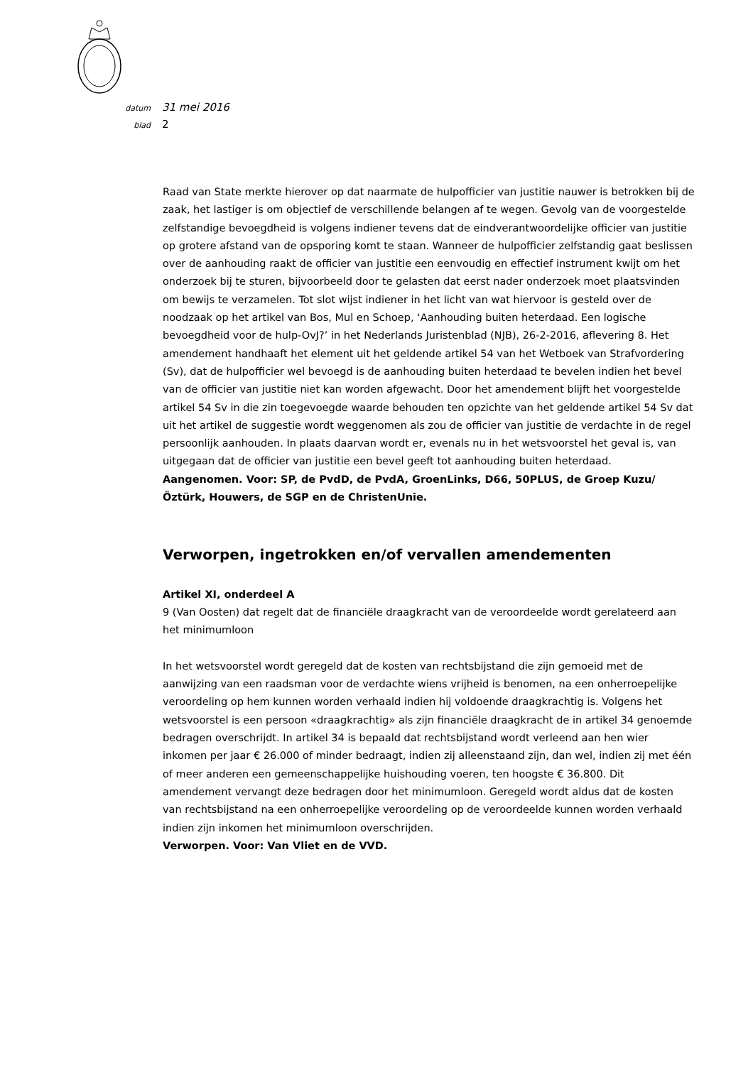datum 31 mei 2016
blad 2
Raad van State merkte hierover op dat naarmate de hulpofficier van justitie nauwer is betrokken bij de zaak, het lastiger is om objectief de verschillende belangen af te wegen. Gevolg van de voorgestelde zelfstandige bevoegdheid is volgens indiener tevens dat de eindverantwoordelijke officier van justitie op grotere afstand van de opsporing komt te staan. Wanneer de hulpofficier zelfstandig gaat beslissen over de aanhouding raakt de officier van justitie een eenvoudig en effectief instrument kwijt om het onderzoek bij te sturen, bijvoorbeeld door te gelasten dat eerst nader onderzoek moet plaatsvinden om bewijs te verzamelen. Tot slot wijst indiener in het licht van wat hiervoor is gesteld over de noodzaak op het artikel van Bos, Mul en Schoep, ‘Aanhouding buiten heterdaad. Een logische bevoegdheid voor de hulp-OvJ?’ in het Nederlands Juristenblad (NJB), 26-2-2016, aflevering 8. Het amendement handhaaft het element uit het geldende artikel 54 van het Wetboek van Strafvordering (Sv), dat de hulpofficier wel bevoegd is de aanhouding buiten heterdaad te bevelen indien het bevel van de officier van justitie niet kan worden afgewacht. Door het amendement blijft het voorgestelde artikel 54 Sv in die zin toegevoegde waarde behouden ten opzichte van het geldende artikel 54 Sv dat uit het artikel de suggestie wordt weggenomen als zou de officier van justitie de verdachte in de regel persoonlijk aanhouden. In plaats daarvan wordt er, evenals nu in het wetsvoorstel het geval is, van uitgegaan dat de officier van justitie een bevel geeft tot aanhouding buiten heterdaad.
Aangenomen. Voor: SP, de PvdD, de PvdA, GroenLinks, D66, 50PLUS, de Groep Kuzu/Öztürk, Houwers, de SGP en de ChristenUnie.
Verworpen, ingetrokken en/of vervallen amendementen
Artikel XI, onderdeel A
9 (Van Oosten) dat regelt dat de financiële draagkracht van de veroordeelde wordt gerelateerd aan het minimumloon
In het wetsvoorstel wordt geregeld dat de kosten van rechtsbijstand die zijn gemoeid met de aanwijzing van een raadsman voor de verdachte wiens vrijheid is benomen, na een onherroepelijke veroordeling op hem kunnen worden verhaald indien hij voldoende draagkrachtig is. Volgens het wetsvoorstel is een persoon «draagkrachtig» als zijn financiële draagkracht de in artikel 34 genoemde bedragen overschrijdt. In artikel 34 is bepaald dat rechtsbijstand wordt verleend aan hen wier inkomen per jaar € 26.000 of minder bedraagt, indien zij alleenstaand zijn, dan wel, indien zij met één of meer anderen een gemeenschappelijke huishouding voeren, ten hoogste € 36.800. Dit amendement vervangt deze bedragen door het minimumloon. Geregeld wordt aldus dat de kosten van rechtsbijstand na een onherroepelijke veroordeling op de veroordeelde kunnen worden verhaald indien zijn inkomen het minimumloon overschrijden.
Verworpen. Voor: Van Vliet en de VVD.